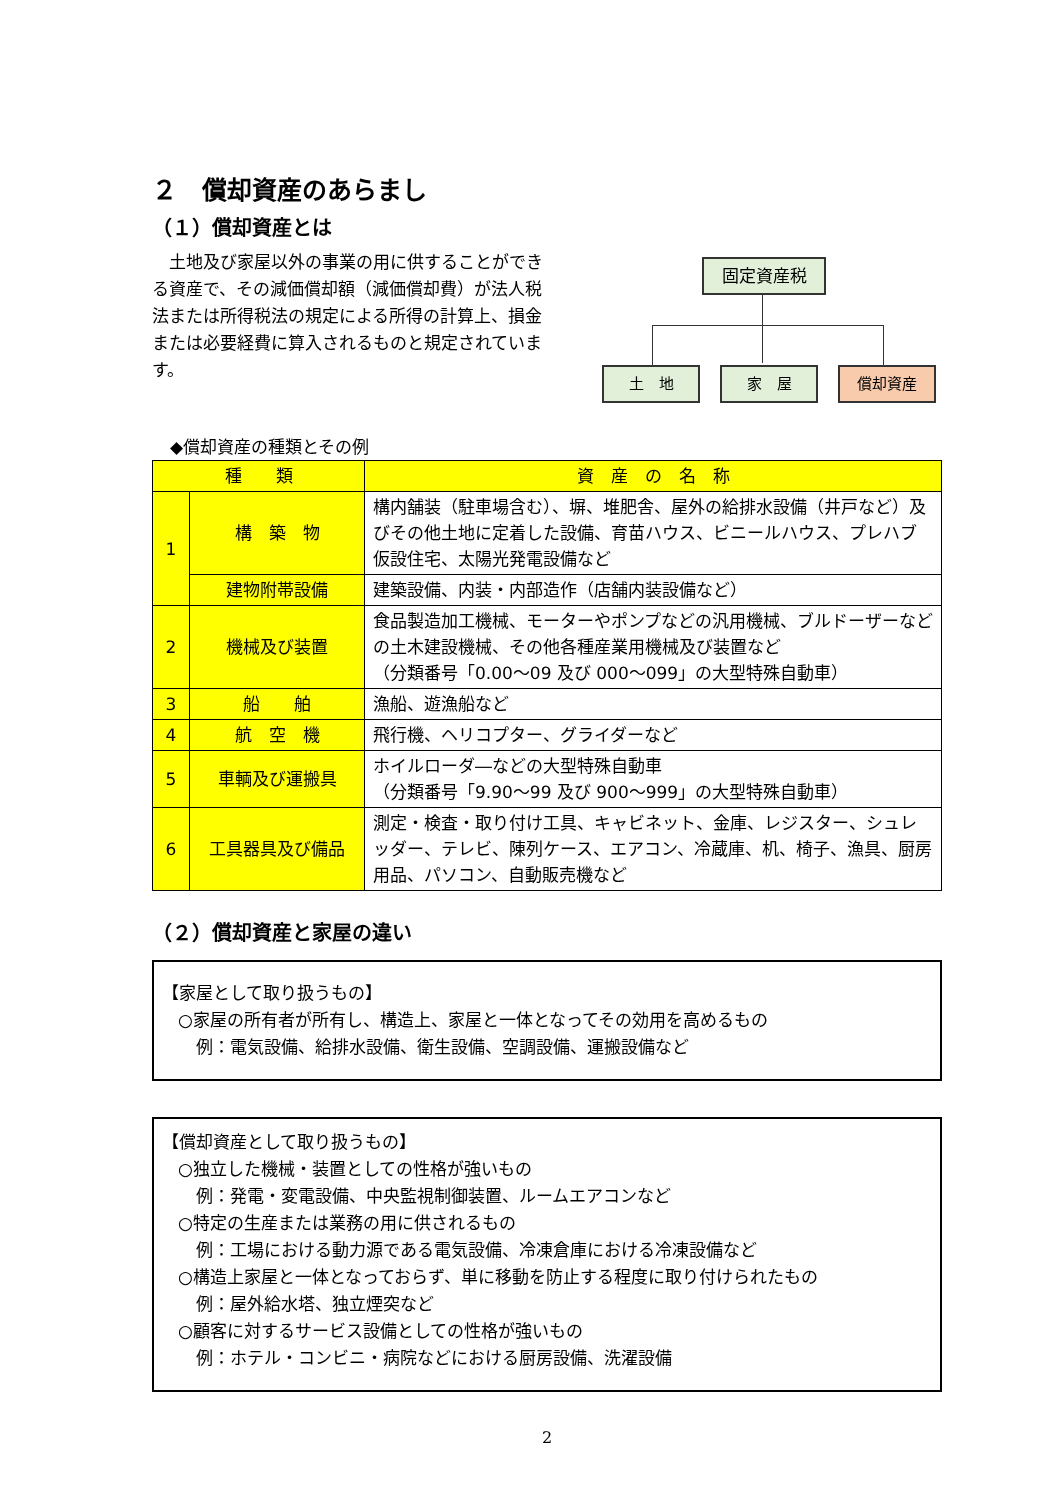２　償却資産のあらまし
（１）償却資産とは
　土地及び家屋以外の事業の用に供することができる資産で、その減価償却額（減価償却費）が法人税法または所得税法の規定による所得の計算上、損金または必要経費に算入されるものと規定されています。
固定資産税
土　地 家　屋 償却資産
◆償却資産の種類とその例
| 種 類 | | 資 産 の 名 称 |
| --- | --- | --- |
| 1 | 構 築 物 | 構内舗装（駐車場含む）、塀、堆肥舎、屋外の給排水設備（井戸など）及びその他土地に定着した設備、育苗ハウス、ビニールハウス、プレハブ仮設住宅、太陽光発電設備など |
| | 建物附帯設備 | 建築設備、内装・内部造作（店舗内装設備など） |
| 2 | 機械及び装置 | 食品製造加工機械、モーターやポンプなどの汎用機械、ブルドーザーなどの土木建設機械、その他各種産業用機械及び装置など （分類番号「0.00～09 及び 000～099」の大型特殊自動車） |
| 3 | 船 舶 | 漁船、遊漁船など |
| 4 | 航 空 機 | 飛行機、ヘリコプター、グライダーなど |
| 5 | 車輌及び運搬具 | ホイルローダ―などの大型特殊自動車 （分類番号「9.90～99 及び 900～999」の大型特殊自動車） |
| 6 | 工具器具及び備品 | 測定・検査・取り付け工具、キャビネット、金庫、レジスター、シュレッダー、テレビ、陳列ケース、エアコン、冷蔵庫、机、椅子、漁具、厨房用品、パソコン、自動販売機など |
（２）償却資産と家屋の違い
【家屋として取り扱うもの】
○家屋の所有者が所有し、構造上、家屋と一体となってその効用を高めるもの
例：電気設備、給排水設備、衛生設備、空調設備、運搬設備など
【償却資産として取り扱うもの】
○独立した機械・装置としての性格が強いもの
例：発電・変電設備、中央監視制御装置、ルームエアコンなど
○特定の生産または業務の用に供されるもの
例：工場における動力源である電気設備、冷凍倉庫における冷凍設備など
○構造上家屋と一体となっておらず、単に移動を防止する程度に取り付けられたもの
例：屋外給水塔、独立煙突など
○顧客に対するサービス設備としての性格が強いもの
例：ホテル・コンビニ・病院などにおける厨房設備、洗濯設備
2